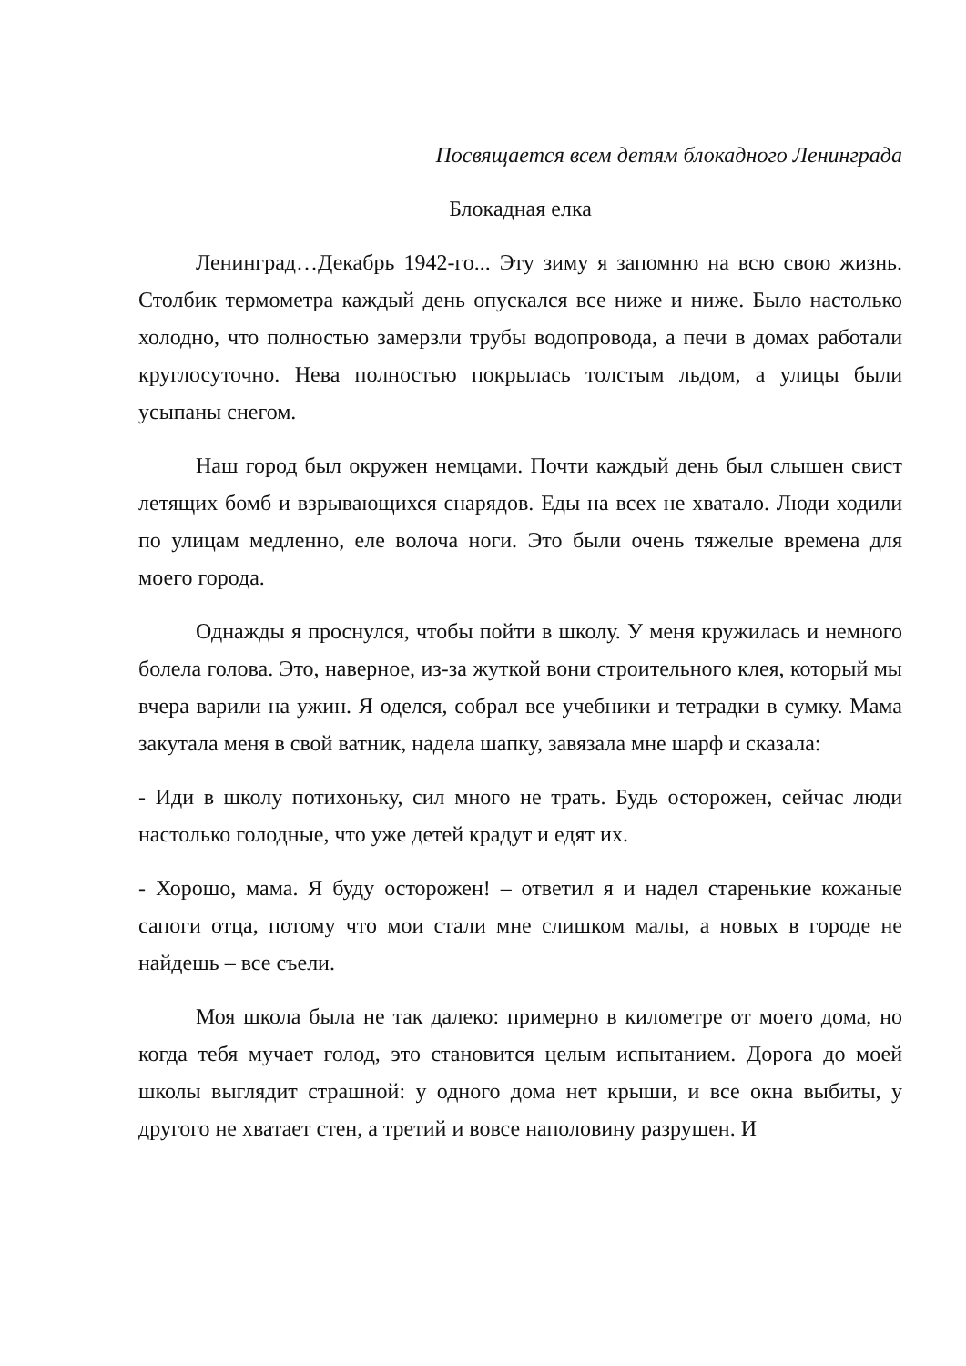Посвящается всем детям блокадного Ленинграда
Блокадная елка
Ленинград…Декабрь 1942-го... Эту зиму я запомню на всю свою жизнь. Столбик термометра каждый день опускался все ниже и ниже. Было настолько холодно, что полностью замерзли трубы водопровода, а печи в домах работали круглосуточно. Нева полностью покрылась толстым льдом, а улицы были усыпаны снегом.
Наш город был окружен немцами. Почти каждый день был слышен свист летящих бомб и взрывающихся снарядов. Еды на всех не хватало. Люди ходили по улицам медленно, еле волоча ноги. Это были очень тяжелые времена для моего города.
Однажды я проснулся, чтобы пойти в школу. У меня кружилась и немного болела голова. Это, наверное, из-за жуткой вони строительного клея, который мы вчера варили на ужин. Я оделся, собрал все учебники и тетрадки в сумку. Мама закутала меня в свой ватник, надела шапку, завязала мне шарф и сказала:
- Иди в школу потихоньку, сил много не трать. Будь осторожен, сейчас люди настолько голодные, что уже детей крадут и едят их.
- Хорошо, мама. Я буду осторожен! – ответил я и надел старенькие кожаные сапоги отца, потому что мои стали мне слишком малы, а новых в городе не найдешь – все съели.
Моя школа была не так далеко: примерно в километре от моего дома, но когда тебя мучает голод, это становится целым испытанием. Дорога до моей школы выглядит страшной: у одного дома нет крыши, и все окна выбиты, у другого не хватает стен, а третий и вовсе наполовину разрушен. И